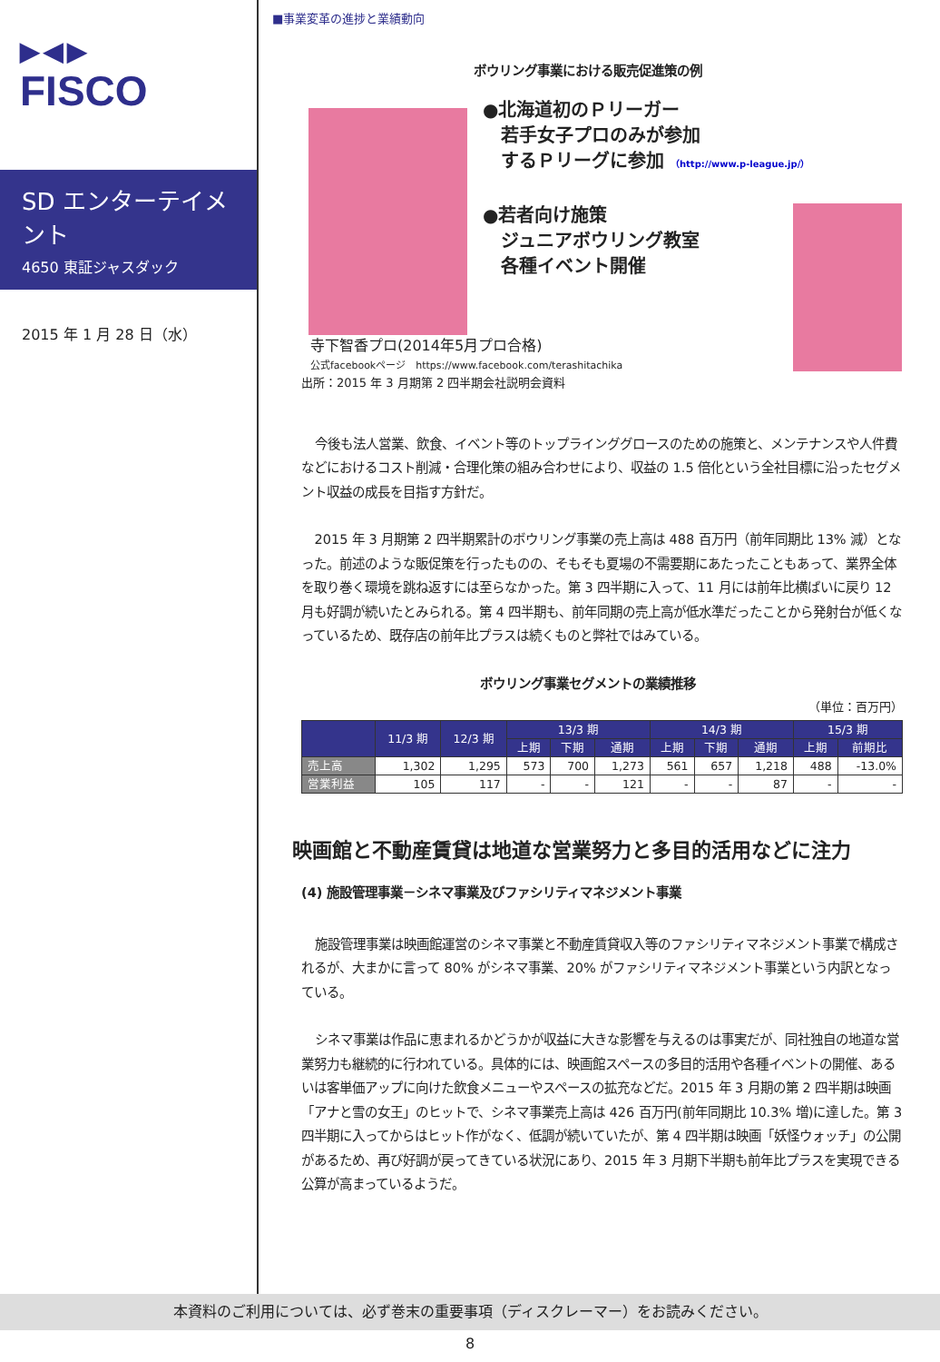▶◀▶
FISCO
SD エンターテイメント
4650 東証ジャスダック
2015 年 1 月 28 日（水）
■事業変革の進捗と業績動向
ボウリング事業における販売促進策の例
●北海道初のＰリーガー
　若手女子プロのみが参加
　するＰリーグに参加 （http://www.p-league.jp/）
●若者向け施策
　ジュニアボウリング教室
　各種イベント開催
寺下智香プロ(2014年5月プロ合格)
公式facebookページ　https://www.facebook.com/terashitachika
出所：2015 年 3 月期第 2 四半期会社説明会資料
今後も法人営業、飲食、イベント等のトップラインググロースのための施策と、メンテナンスや人件費などにおけるコスト削減・合理化策の組み合わせにより、収益の 1.5 倍化という全社目標に沿ったセグメント収益の成長を目指す方針だ。
2015 年 3 月期第 2 四半期累計のボウリング事業の売上高は 488 百万円（前年同期比 13% 減）となった。前述のような販促策を行ったものの、そもそも夏場の不需要期にあたったこともあって、業界全体を取り巻く環境を跳ね返すには至らなかった。第 3 四半期に入って、11 月には前年比横ばいに戻り 12 月も好調が続いたとみられる。第 4 四半期も、前年同期の売上高が低水準だったことから発射台が低くなっているため、既存店の前年比プラスは続くものと弊社ではみている。
ボウリング事業セグメントの業績推移
（単位：百万円）
| | 11/3 期 | 12/3 期 | 13/3 期 | | | 14/3 期 | | | 15/3 期 | |
| --- | --- | --- | --- | --- | --- | --- | --- | --- | --- | --- |
| | | | 上期 | 下期 | 通期 | 上期 | 下期 | 通期 | 上期 | 前期比 |
| 売上高 | 1,302 | 1,295 | 573 | 700 | 1,273 | 561 | 657 | 1,218 | 488 | -13.0% |
| 営業利益 | 105 | 117 | - | - | 121 | - | - | 87 | - | - |
映画館と不動産賃貸は地道な営業努力と多目的活用などに注力
(4) 施設管理事業－シネマ事業及びファシリティマネジメント事業
施設管理事業は映画館運営のシネマ事業と不動産賃貸収入等のファシリティマネジメント事業で構成されるが、大まかに言って 80% がシネマ事業、20% がファシリティマネジメント事業という内訳となっている。
シネマ事業は作品に恵まれるかどうかが収益に大きな影響を与えるのは事実だが、同社独自の地道な営業努力も継続的に行われている。具体的には、映画館スペースの多目的活用や各種イベントの開催、あるいは客単価アップに向けた飲食メニューやスペースの拡充などだ。2015 年 3 月期の第 2 四半期は映画「アナと雪の女王」のヒットで、シネマ事業売上高は 426 百万円(前年同期比 10.3% 増)に達した。第 3 四半期に入ってからはヒット作がなく、低調が続いていたが、第 4 四半期は映画「妖怪ウォッチ」の公開があるため、再び好調が戻ってきている状況にあり、2015 年 3 月期下半期も前年比プラスを実現できる公算が高まっているようだ。
本資料のご利用については、必ず巻末の重要事項（ディスクレーマー）をお読みください。
8